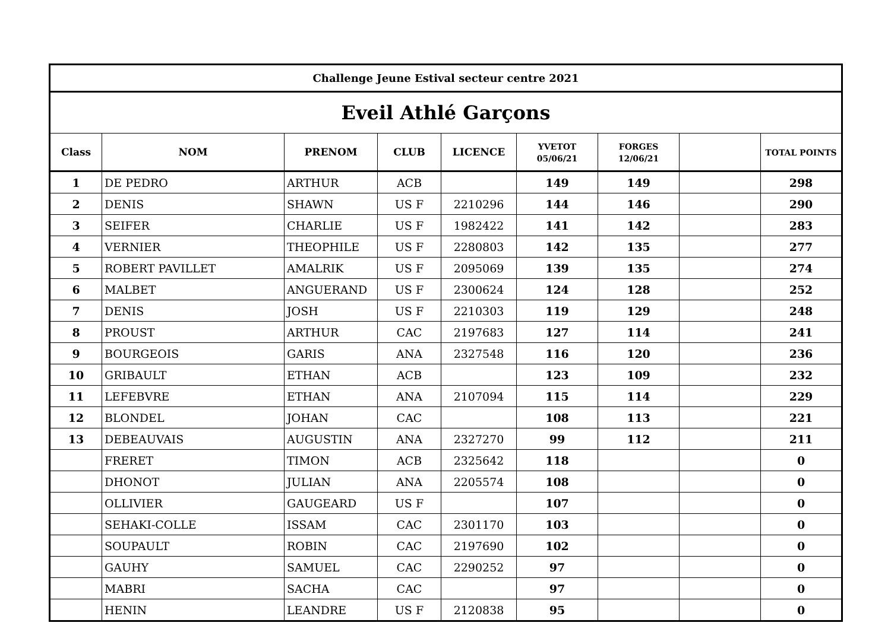| Challenge Jeune Estival secteur centre 2021 | | | | | | | | |
| Eveil Athlé Garçons | | | | | | | | |
| Class | NOM | PRENOM | CLUB | LICENCE | YVETOT 05/06/21 | FORGES 12/06/21 | | TOTAL POINTS |
| 1 | DE PEDRO | ARTHUR | ACB | | 149 | 149 | | 298 |
| 2 | DENIS | SHAWN | US F | 2210296 | 144 | 146 | | 290 |
| 3 | SEIFER | CHARLIE | US F | 1982422 | 141 | 142 | | 283 |
| 4 | VERNIER | THEOPHILE | US F | 2280803 | 142 | 135 | | 277 |
| 5 | ROBERT PAVILLET | AMALRIK | US F | 2095069 | 139 | 135 | | 274 |
| 6 | MALBET | ANGUERAND | US F | 2300624 | 124 | 128 | | 252 |
| 7 | DENIS | JOSH | US F | 2210303 | 119 | 129 | | 248 |
| 8 | PROUST | ARTHUR | CAC | 2197683 | 127 | 114 | | 241 |
| 9 | BOURGEOIS | GARIS | ANA | 2327548 | 116 | 120 | | 236 |
| 10 | GRIBAULT | ETHAN | ACB | | 123 | 109 | | 232 |
| 11 | LEFEBVRE | ETHAN | ANA | 2107094 | 115 | 114 | | 229 |
| 12 | BLONDEL | JOHAN | CAC | | 108 | 113 | | 221 |
| 13 | DEBEAUVAIS | AUGUSTIN | ANA | 2327270 | 99 | 112 | | 211 |
| | FRERET | TIMON | ACB | 2325642 | 118 | | | 0 |
| | DHONOT | JULIAN | ANA | 2205574 | 108 | | | 0 |
| | OLLIVIER | GAUGEARD | US F | | 107 | | | 0 |
| | SEHAKI-COLLE | ISSAM | CAC | 2301170 | 103 | | | 0 |
| | SOUPAULT | ROBIN | CAC | 2197690 | 102 | | | 0 |
| | GAUHY | SAMUEL | CAC | 2290252 | 97 | | | 0 |
| | MABRI | SACHA | CAC | | 97 | | | 0 |
| | HENIN | LEANDRE | US F | 2120838 | 95 | | | 0 |